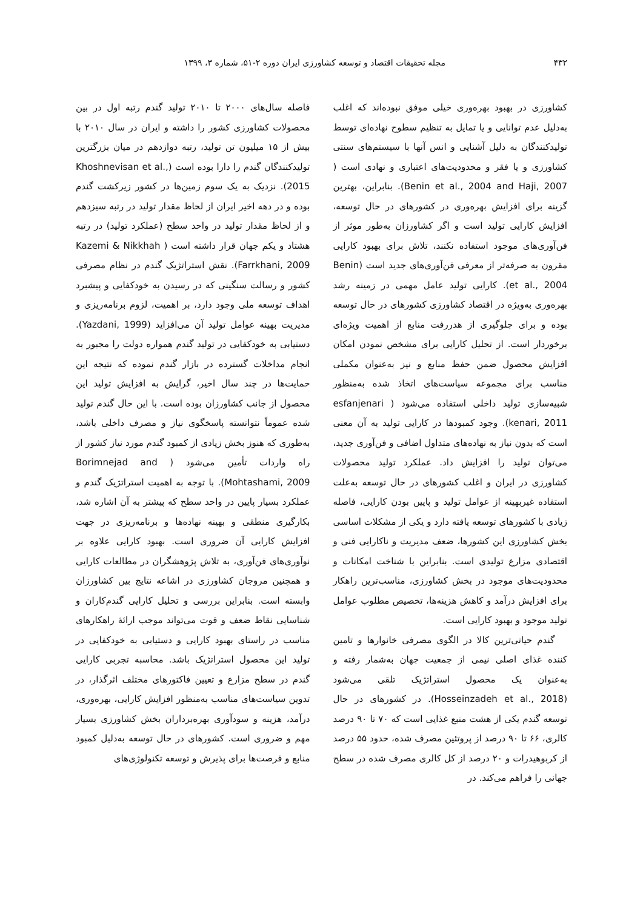۴۳۲ مجله تحقیقات اقتصاد و توسعه کشاورزی ایران دوره ۲-۵۱، شماره ۳، ۱۳۹۹
کشاورزی در بهبود بهره‌وری خیلی موفق نبوده‌اند که اغلب به‌دلیل عدم توانایی و یا تمایل به تنظیم سطوح نهاده‌ای توسط تولیدکنندگان به دلیل آشنایی و انس آنها با سیستم‌های سنتی کشاورزی و یا فقر و محدودیت‌های اعتباری و نهادی است ( Benin et al., 2004 and Haji, 2007). بنابراین، بهترین گزینه برای افزایش بهره‌وری در کشورهای در حال توسعه، افزایش کارایی تولید است و اگر کشاورزان به‌طور موثر از فن‌آوری‌های موجود استفاده نکنند، تلاش برای بهبود کارایی مقرون به صرفه‌تر از معرفی فن‌آوری‌های جدید است (Benin et al., 2004). کارایی تولید عامل مهمی در زمینه رشد بهره‌وری به‌ویژه در اقتصاد کشاورزی کشورهای در حال توسعه بوده و برای جلوگیری از هدررفت منابع از اهمیت ویژه‌ای برخوردار است. از تحلیل کارایی برای مشخص نمودن امکان افزایش محصول ضمن حفظ منابع و نیز به‌عنوان مکملی مناسب برای مجموعه سیاست‌های اتخاذ شده به‌منظور شبیه‌سازی تولید داخلی استفاده می‌شود ( esfanjenari kenari, 2011). وجود کمبودها در کارایی تولید به آن معنی است که بدون نیاز به نهاده‌های متداول اضافی و فن‌آوری جدید، می‌توان تولید را افزایش داد. عملکرد تولید محصولات کشاورزی در ایران و اغلب کشورهای در حال توسعه به‌علت استفاده غیربهینه از عوامل تولید و پایین بودن کارایی، فاصله زیادی با کشورهای توسعه یافته دارد و یکی از مشکلات اساسی بخش کشاورزی این کشورها، ضعف مدیریت و ناکارایی فنی و اقتصادی مزارع تولیدی است. بنابراین با شناخت امکانات و محدودیت‌های موجود در بخش کشاورزی، مناسب‌ترین راهکار برای افزایش درآمد و کاهش هزینه‌ها، تخصیص مطلوب عوامل تولید موجود و بهبود کارایی است.
گندم حیاتی‌ترین کالا در الگوی مصرفی خانوارها و تامین کننده غذای اصلی نیمی از جمعیت جهان به‌شمار رفته و به‌عنوان یک محصول استراتژیک تلقی می‌شود (Hosseinzadeh et al., 2018). در کشورهای در حال توسعه گندم یکی از هشت منبع غذایی است که ۷۰ تا ۹۰ درصد کالری، ۶۶ تا ۹۰ درصد از پروتئین مصرف شده، حدود ۵۵ درصد از کربوهیدرات و ۲۰ درصد از کل کالری مصرف شده در سطح جهانی را فراهم می‌کند. در
فاصله سال‌های ۲۰۰۰ تا ۲۰۱۰ تولید گندم رتبه اول در بین محصولات کشاورزی کشور را داشته و ایران در سال ۲۰۱۰ با بیش از ۱۵ میلیون تن تولید، رتبه دوازدهم در میان بزرگترین تولیدکنندگان گندم را دارا بوده است (Khoshnevisan et al., 2015). نزدیک به یک سوم زمین‌ها در کشور زیرکشت گندم بوده و در دهه اخیر ایران از لحاظ مقدار تولید در رتبه سیزدهم و از لحاظ مقدار تولید در واحد سطح (عملکرد تولید) در رتبه هشتاد و یکم جهان قرار داشته است ( Kazemi & Nikkhah Farrkhani, 2009). نقش استراتژیک گندم در نظام مصرفی کشور و رسالت سنگینی که در رسیدن به خودکفایی و پیشبرد اهداف توسعه ملی وجود دارد، بر اهمیت، لزوم برنامه‌ریزی و مدیریت بهینه عوامل تولید آن می‌افزاید (Yazdani, 1999). دستیابی به خودکفایی در تولید گندم همواره دولت را مجبور به انجام مداخلات گسترده در بازار گندم نموده که نتیجه این حمایت‌ها در چند سال اخیر، گرایش به افزایش تولید این محصول از جانب کشاورزان بوده است. با این حال گندم تولید شده عموماً نتوانسته پاسخگوی نیاز و مصرف داخلی باشد، به‌طوری که هنوز بخش زیادی از کمبود گندم مورد نیاز کشور از راه واردات تأمین می‌شود ( Borimnejad and Mohtashami, 2009). با توجه به اهمیت استراتژیک گندم و عملکرد بسیار پایین در واحد سطح که پیشتر به آن اشاره شد، بکارگیری منطقی و بهینه نهاده‌ها و برنامه‌ریزی در جهت افزایش کارایی آن ضروری است. بهبود کارایی علاوه بر نوآوری‌های فن‌آوری، به تلاش پژوهشگران در مطالعات کارایی و همچنین مروجان کشاورزی در اشاعه نتایج بین کشاورزان وابسته است. بنابراین بررسی و تحلیل کارایی گندم‌کاران و شناسایی نقاط ضعف و قوت می‌تواند موجب ارائهٔ راهکارهای مناسب در راستای بهبود کارایی و دستیابی به خودکفایی در تولید این محصول استراتژیک باشد. محاسبه تجربی کارایی گندم در سطح مزارع و تعیین فاکتورهای مختلف اثرگذار، در تدوین سیاست‌های مناسب به‌منظور افزایش کارایی، بهره‌وری، درآمد، هزینه و سودآوری بهره‌برداران بخش کشاورزی بسیار مهم و ضروری است. کشورهای در حال توسعه به‌دلیل کمبود منابع و فرصت‌ها برای پذیرش و توسعه تکنولوژی‌های